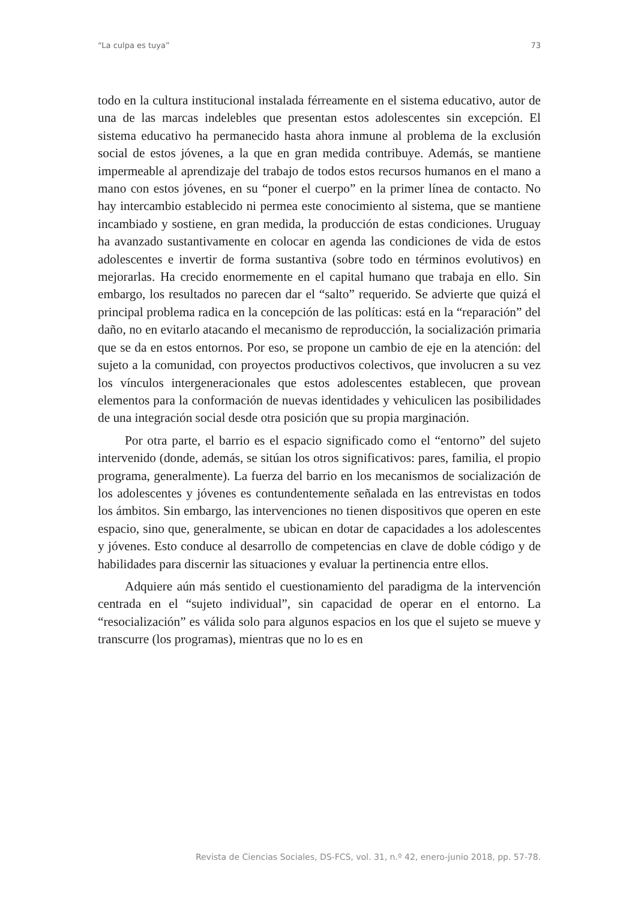“La culpa es tuya” 73
todo en la cultura institucional instalada férreamente en el sistema educativo, autor de una de las marcas indelebles que presentan estos adolescentes sin excepción. El sistema educativo ha permanecido hasta ahora inmune al problema de la exclusión social de estos jóvenes, a la que en gran medida contribuye. Además, se mantiene impermeable al aprendizaje del trabajo de todos estos recursos humanos en el mano a mano con estos jóvenes, en su “poner el cuerpo” en la primer línea de contacto. No hay intercambio establecido ni permea este conocimiento al sistema, que se mantiene incambiado y sostiene, en gran medida, la producción de estas condiciones. Uruguay ha avanzado sustantivamente en colocar en agenda las condiciones de vida de estos adolescentes e invertir de forma sustantiva (sobre todo en términos evolutivos) en mejorarlas. Ha crecido enormemente en el capital humano que trabaja en ello. Sin embargo, los resultados no parecen dar el “salto” requerido. Se advierte que quizá el principal problema radica en la concepción de las políticas: está en la “reparación” del daño, no en evitarlo atacando el mecanismo de reproducción, la socialización primaria que se da en estos entornos. Por eso, se propone un cambio de eje en la atención: del sujeto a la comunidad, con proyectos productivos colectivos, que involucren a su vez los vínculos intergeneracionales que estos adolescentes establecen, que provean elementos para la conformación de nuevas identidades y vehiculicen las posibilidades de una integración social desde otra posición que su propia marginación.
Por otra parte, el barrio es el espacio significado como el “entorno” del sujeto intervenido (donde, además, se sitúan los otros significativos: pares, familia, el propio programa, generalmente). La fuerza del barrio en los mecanismos de socialización de los adolescentes y jóvenes es contundentemente señalada en las entrevistas en todos los ámbitos. Sin embargo, las intervenciones no tienen dispositivos que operen en este espacio, sino que, generalmente, se ubican en dotar de capacidades a los adolescentes y jóvenes. Esto conduce al desarrollo de competencias en clave de doble código y de habilidades para discernir las situaciones y evaluar la pertinencia entre ellos.
Adquiere aún más sentido el cuestionamiento del paradigma de la intervención centrada en el “sujeto individual”, sin capacidad de operar en el entorno. La “resocialización” es válida solo para algunos espacios en los que el sujeto se mueve y transcurre (los programas), mientras que no lo es en
Revista de Ciencias Sociales, DS-FCS, vol. 31, n.º 42, enero-junio 2018, pp. 57-78.